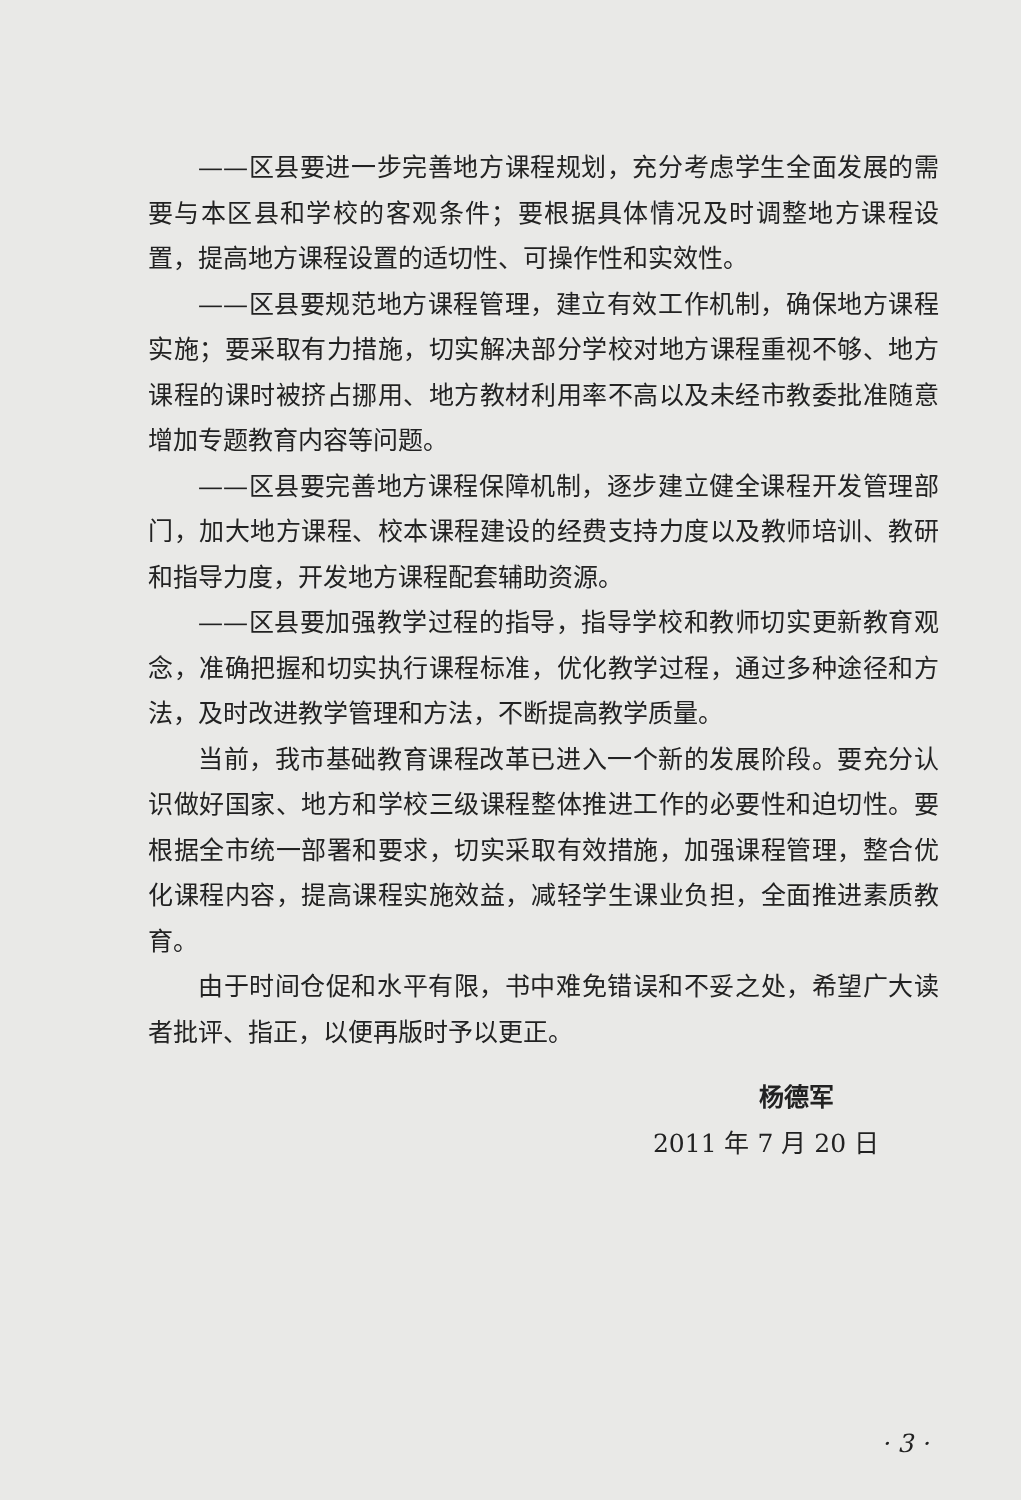——区县要进一步完善地方课程规划，充分考虑学生全面发展的需要与本区县和学校的客观条件；要根据具体情况及时调整地方课程设置，提高地方课程设置的适切性、可操作性和实效性。
——区县要规范地方课程管理，建立有效工作机制，确保地方课程实施；要采取有力措施，切实解决部分学校对地方课程重视不够、地方课程的课时被挤占挪用、地方教材利用率不高以及未经市教委批准随意增加专题教育内容等问题。
——区县要完善地方课程保障机制，逐步建立健全课程开发管理部门，加大地方课程、校本课程建设的经费支持力度以及教师培训、教研和指导力度，开发地方课程配套辅助资源。
——区县要加强教学过程的指导，指导学校和教师切实更新教育观念，准确把握和切实执行课程标准，优化教学过程，通过多种途径和方法，及时改进教学管理和方法，不断提高教学质量。
当前，我市基础教育课程改革已进入一个新的发展阶段。要充分认识做好国家、地方和学校三级课程整体推进工作的必要性和迫切性。要根据全市统一部署和要求，切实采取有效措施，加强课程管理，整合优化课程内容，提高课程实施效益，减轻学生课业负担，全面推进素质教育。
由于时间仓促和水平有限，书中难免错误和不妥之处，希望广大读者批评、指正，以便再版时予以更正。
杨德军
2011 年 7 月 20 日
· 3 ·